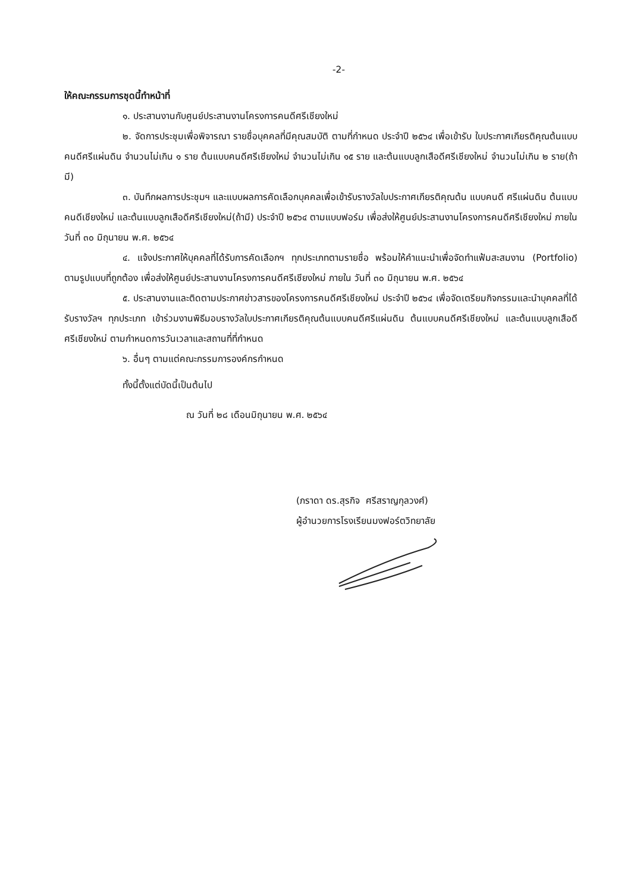-2-
ให้คณะกรรมการชุดนี้ทำหน้าที่
๑. ประสานงานกับศูนย์ประสานงานโครงการคนดีศรีเชียงใหม่
๒. จัดการประชุมเพื่อพิจารณา รายชื่อบุคคลที่มีคุณสมบัติ ตามที่กำหนด ประจำปี ๒๕๖๔ เพื่อเข้ารับ ใบประกาศเกียรติคุณต้นแบบคนดีศรีแผ่นดิน จำนวนไม่เกิน ๑ ราย ต้นแบบคนดีศรีเชียงใหม่ จำนวนไม่เกิน ๑๕ ราย และต้นแบบลูกเสือดีศรีเชียงใหม่ จำนวนไม่เกิน ๒ ราย(ถ้ามี)
๓. บันทึกผลการประชุมฯ และแบบผลการคัดเลือกบุคคลเพื่อเข้ารับรางวัลใบประกาศเกียรติคุณต้น แบบคนดี ศรีแผ่นดิน ต้นแบบคนดีเชียงใหม่ และต้นแบบลูกเสือดีศรีเชียงใหม่(ถ้ามี) ประจำปี ๒๕๖๔ ตามแบบฟอร์ม เพื่อส่งให้ศูนย์ประสานงานโครงการคนดีศรีเชียงใหม่ ภายในวันที่ ๓๐ มิถุนายน พ.ศ. ๒๕๖๔
๔. แจ้งประกาศให้บุคคลที่ได้รับการคัดเลือกฯ ทุกประเภทตามรายชื่อ พร้อมให้คำแนะนำเพื่อจัดทำแฟ้มสะสมงาน (Portfolio) ตามรูปแบบที่ถูกต้อง เพื่อส่งให้ศูนย์ประสานงานโครงการคนดีศรีเชียงใหม่ ภายใน วันที่ ๓๐ มิถุนายน พ.ศ. ๒๕๖๔
๕. ประสานงานและติดตามประกาศข่าวสารของโครงการคนดีศรีเชียงใหม่ ประจำปี ๒๕๖๔ เพื่อจัดเตรียมกิจกรรมและนำบุคคลที่ได้รับรางวัลฯ ทุกประเภท เข้าร่วมงานพิธีมอบรางวัลใบประกาศเกียรติคุณต้นแบบคนดีศรีแผ่นดิน ต้นแบบคนดีศรีเชียงใหม่ และต้นแบบลูกเสือดีศรีเชียงใหม่ ตามกำหนดการวันเวลาและสถานที่ที่กำหนด
๖. อื่นๆ ตามแต่คณะกรรมการองค์กรกำหนด
ทั้งนี้ตั้งแต่บัดนี้เป็นต้นไป
ณ วันที่ ๒๘ เดือนมิถุนายน พ.ศ. ๒๕๖๔
(ภราดา ดร.สุรกิจ ศรีสราญกุลวงศ์)
ผู้อำนวยการโรงเรียนมงฟอร์ตวิทยาลัย